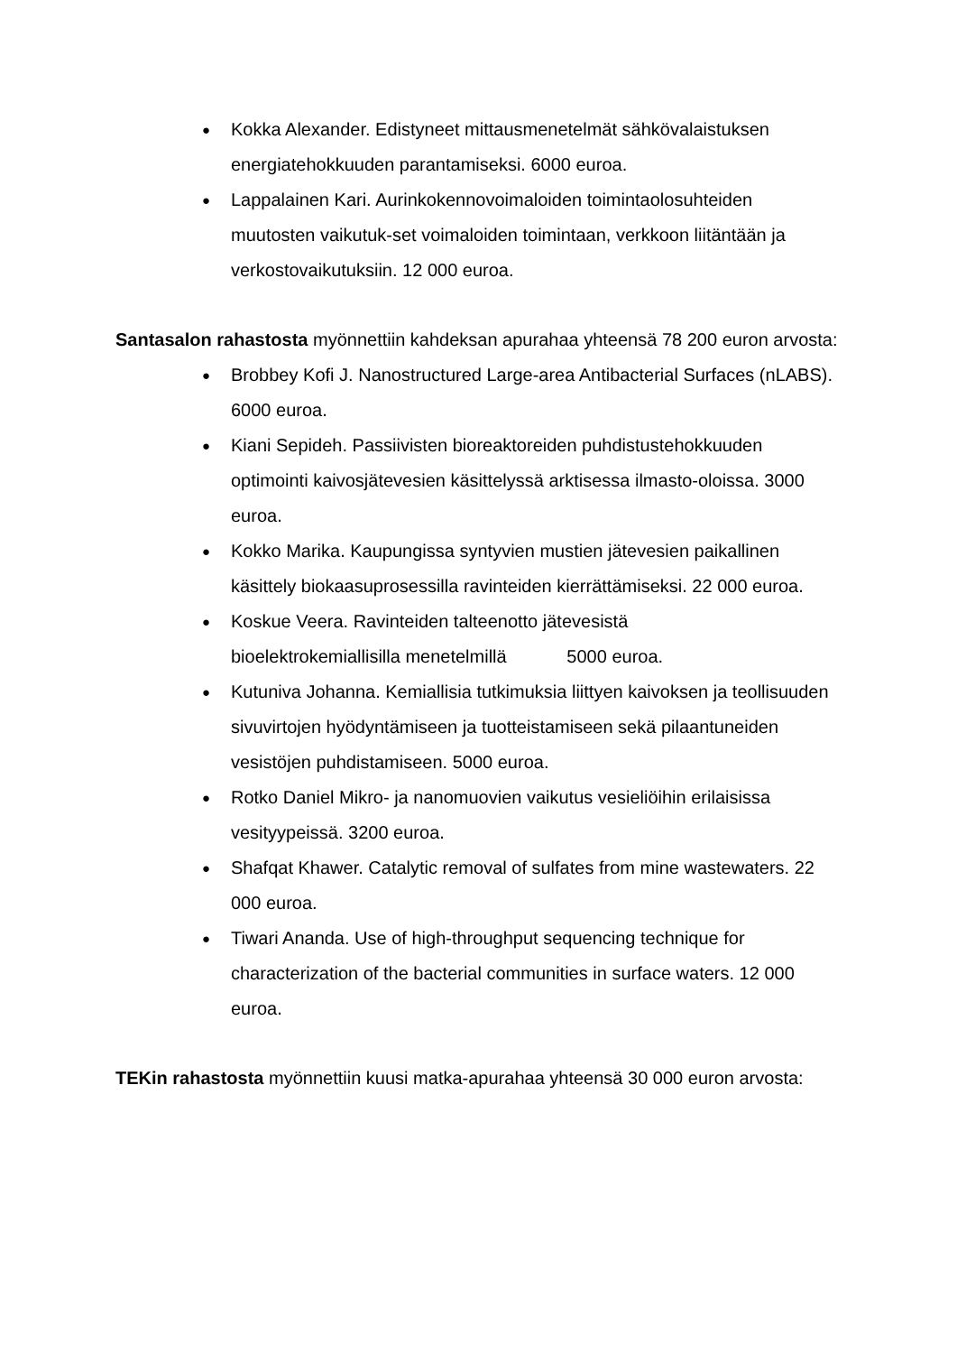● Kokka Alexander. Edistyneet mittausmenetelmät sähkövalaistuksen energiatehokkuuden parantamiseksi. 6000 euroa.
● Lappalainen Kari. Aurinkokennovoimaloiden toimintaolosuhteiden muutosten vaikutuk-set voimaloiden toimintaan, verkkoon liitäntään ja verkostovaikutuksiin. 12 000 euroa.
Santasalon rahastosta myönnettiin kahdeksan apurahaa yhteensä 78 200 euron arvosta:
● Brobbey Kofi J. Nanostructured Large-area Antibacterial Surfaces (nLABS). 6000 euroa.
● Kiani Sepideh. Passiivisten bioreaktoreiden puhdistustehokkuuden optimointi kaivosjätevesien käsittelyssä arktisessa ilmasto-oloissa. 3000 euroa.
● Kokko Marika. Kaupungissa syntyvien mustien jätevesien paikallinen käsittely biokaasuprosessilla ravinteiden kierrättämiseksi. 22 000 euroa.
● Koskue Veera. Ravinteiden talteenotto jätevesistä
bioelektrokemiallisilla menetelmillä 5000 euroa.
● Kutuniva Johanna. Kemiallisia tutkimuksia liittyen kaivoksen ja teollisuuden sivuvirtojen hyödyntämiseen ja tuotteistamiseen sekä pilaantuneiden vesistöjen puhdistamiseen. 5000 euroa.
● Rotko Daniel Mikro- ja nanomuovien vaikutus vesieliöihin erilaisissa vesityypeissä. 3200 euroa.
● Shafqat Khawer. Catalytic removal of sulfates from mine wastewaters. 22 000 euroa.
● Tiwari Ananda. Use of high-throughput sequencing technique for characterization of the bacterial communities in surface waters. 12 000 euroa.
TEKin rahastosta myönnettiin kuusi matka-apurahaa yhteensä 30 000 euron arvosta: